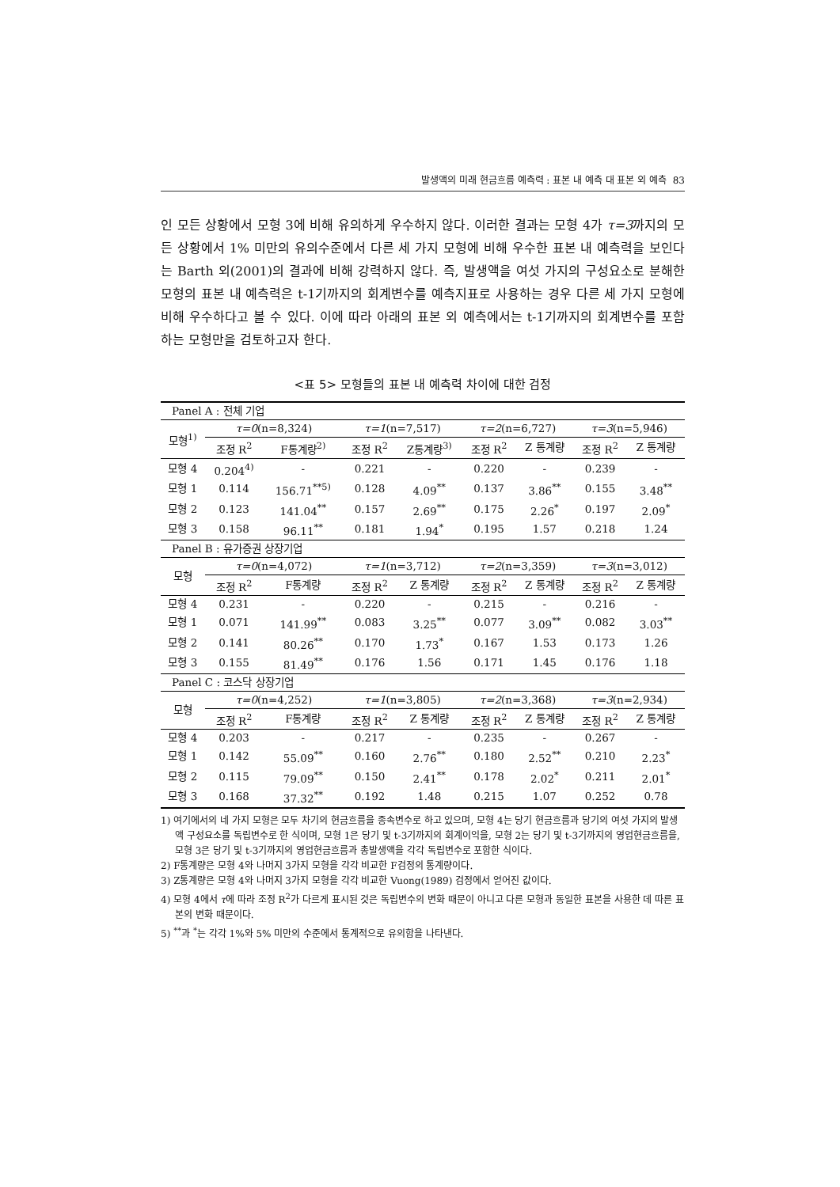발생액의 미래 현금흐름 예측력 : 표본 내 예측 대 표본 외 예측 83
인 모든 상황에서 모형 3에 비해 유의하게 우수하지 않다. 이러한 결과는 모형 4가 τ=3까지의 모든 상황에서 1% 미만의 유의수준에서 다른 세 가지 모형에 비해 우수한 표본 내 예측력을 보인다는 Barth 외(2001)의 결과에 비해 강력하지 않다. 즉, 발생액을 여섯 가지의 구성요소로 분해한 모형의 표본 내 예측력은 t-1기까지의 회계변수를 예측지표로 사용하는 경우 다른 세 가지 모형에 비해 우수하다고 볼 수 있다. 이에 따라 아래의 표본 외 예측에서는 t-1기까지의 회계변수를 포함하는 모형만을 검토하고자 한다.
<표 5> 모형들의 표본 내 예측력 차이에 대한 검정
| Panel A : 전체 기업 | | | | | | | | |
| 모형<sup>1)</sup> | τ=0 (n=8,324) | | τ=1 (n=7,517) | | τ=2 (n=6,727) | | τ=3 (n=5,946) | |
| | 조정 R<sup>2</sup> | F통계량<sup>2)</sup> | 조정 R<sup>2</sup> | Z통계량<sup>3)</sup> | 조정 R<sup>2</sup> | Z 통계량 | 조정 R<sup>2</sup> | Z 통계량 |
| 모형 4 | 0.204<sup>4)</sup> | - | 0.221 | - | 0.220 | - | 0.239 | - |
| 모형 1 | 0.114 | 156.71<sup>**5)</sup> | 0.128 | 4.09<sup>**</sup> | 0.137 | 3.86<sup>**</sup> | 0.155 | 3.48<sup>**</sup> |
| 모형 2 | 0.123 | 141.04<sup>**</sup> | 0.157 | 2.69<sup>**</sup> | 0.175 | 2.26<sup>*</sup> | 0.197 | 2.09<sup>*</sup> |
| 모형 3 | 0.158 | 96.11<sup>**</sup> | 0.181 | 1.94<sup>*</sup> | 0.195 | 1.57 | 0.218 | 1.24 |
| Panel B : 유가증권 상장기업 | | | | | | | | |
| 모형 | τ=0 (n=4,072) | | τ=1 (n=3,712) | | τ=2 (n=3,359) | | τ=3 (n=3,012) | |
| | 조정 R<sup>2</sup> | F통계량 | 조정 R<sup>2</sup> | Z 통계량 | 조정 R<sup>2</sup> | Z 통계량 | 조정 R<sup>2</sup> | Z 통계량 |
| 모형 4 | 0.231 | - | 0.220 | - | 0.215 | - | 0.216 | - |
| 모형 1 | 0.071 | 141.99<sup>**</sup> | 0.083 | 3.25<sup>**</sup> | 0.077 | 3.09<sup>**</sup> | 0.082 | 3.03<sup>**</sup> |
| 모형 2 | 0.141 | 80.26<sup>**</sup> | 0.170 | 1.73<sup>*</sup> | 0.167 | 1.53 | 0.173 | 1.26 |
| 모형 3 | 0.155 | 81.49<sup>**</sup> | 0.176 | 1.56 | 0.171 | 1.45 | 0.176 | 1.18 |
| Panel C : 코스닥 상장기업 | | | | | | | | |
| 모형 | τ=0 (n=4,252) | | τ=1 (n=3,805) | | τ=2 (n=3,368) | | τ=3 (n=2,934) | |
| | 조정 R<sup>2</sup> | F통계량 | 조정 R<sup>2</sup> | Z 통계량 | 조정 R<sup>2</sup> | Z 통계량 | 조정 R<sup>2</sup> | Z 통계량 |
| 모형 4 | 0.203 | - | 0.217 | - | 0.235 | - | 0.267 | - |
| 모형 1 | 0.142 | 55.09<sup>**</sup> | 0.160 | 2.76<sup>**</sup> | 0.180 | 2.52<sup>**</sup> | 0.210 | 2.23<sup>*</sup> |
| 모형 2 | 0.115 | 79.09<sup>**</sup> | 0.150 | 2.41<sup>**</sup> | 0.178 | 2.02<sup>*</sup> | 0.211 | 2.01<sup>*</sup> |
| 모형 3 | 0.168 | 37.32<sup>**</sup> | 0.192 | 1.48 | 0.215 | 1.07 | 0.252 | 0.78 |
1) 여기에서의 네 가지 모형은 모두 차기의 현금흐름을 종속변수로 하고 있으며, 모형 4는 당기 현금흐름과 당기의 여섯 가지의 발생액 구성요소를 독립변수로 한 식이며, 모형 1은 당기 및 t-3기까지의 회계이익을, 모형 2는 당기 및 t-3기까지의 영업현금흐름을, 모형 3은 당기 및 t-3기까지의 영업현금흐름과 총발생액을 각각 독립변수로 포함한 식이다.
2) F통계량은 모형 4와 나머지 3가지 모형을 각각 비교한 F검정의 통계량이다.
3) Z통계량은 모형 4와 나머지 3가지 모형을 각각 비교한 Vuong(1989) 검정에서 얻어진 값이다.
4) 모형 4에서 τ에 따라 조정 R<sup>2</sup>가 다르게 표시된 것은 독립변수의 변화 때문이 아니고 다른 모형과 동일한 표본을 사용한 데 따른 표본의 변화 때문이다.
5) <sup>**</sup>과 <sup>*</sup>는 각각 1%와 5% 미만의 수준에서 통계적으로 유의함을 나타낸다.